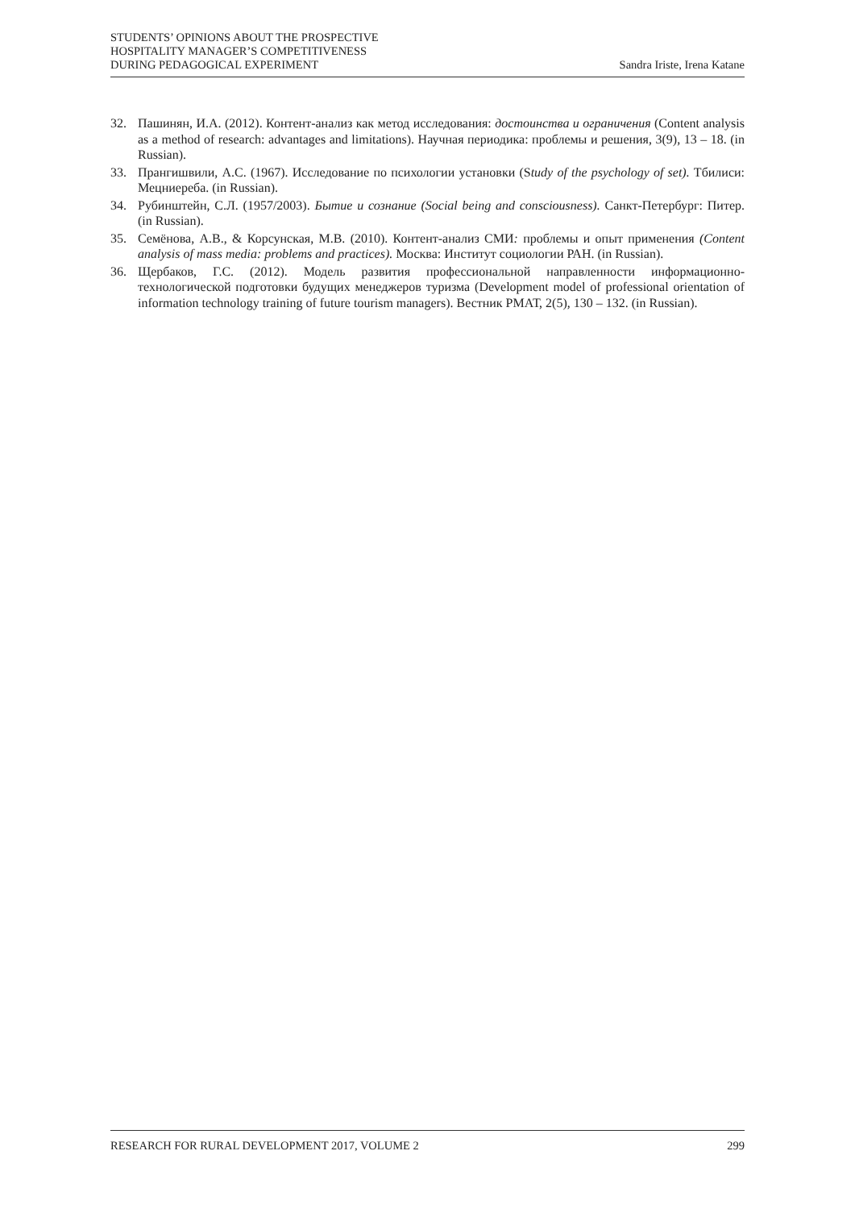STUDENTS’ OPINIONS ABOUT THE PROSPECTIVE
HOSPITALITY MANAGER’S COMPETITIVENESS
DURING PEDAGOGICAL EXPERIMENT
Sandra Iriste, Irena Katane
32. Пашинян, И.А. (2012). Контент-анализ как метод исследования: достоинства и ограничения (Content analysis as a method of research: advantages and limitations). Научная периодика: проблемы и решения, 3(9), 13 – 18. (in Russian).
33. Прангишвили, А.С. (1967). Исследование по психологии установки (Study of the psychology of set). Тбилиси: Мецниереба. (in Russian).
34. Рубинштейн, С.Л. (1957/2003). Бытие и сознание (Social being and consciousness). Санкт-Петербург: Питер. (in Russian).
35. Семёнова, А.В., & Корсунская, М.В. (2010). Контент-анализ СМИ: проблемы и опыт применения (Content analysis of mass media: problems and practices). Москва: Институт социологии РАН. (in Russian).
36. Щербаков, Г.С. (2012). Модель развития профессиональной направленности информационно-технологической подготовки будущих менеджеров туризма (Development model of professional orientation of information technology training of future tourism managers). Вестник РМАТ, 2(5), 130 – 132. (in Russian).
RESEARCH FOR RURAL DEVELOPMENT 2017, VOLUME 2 299